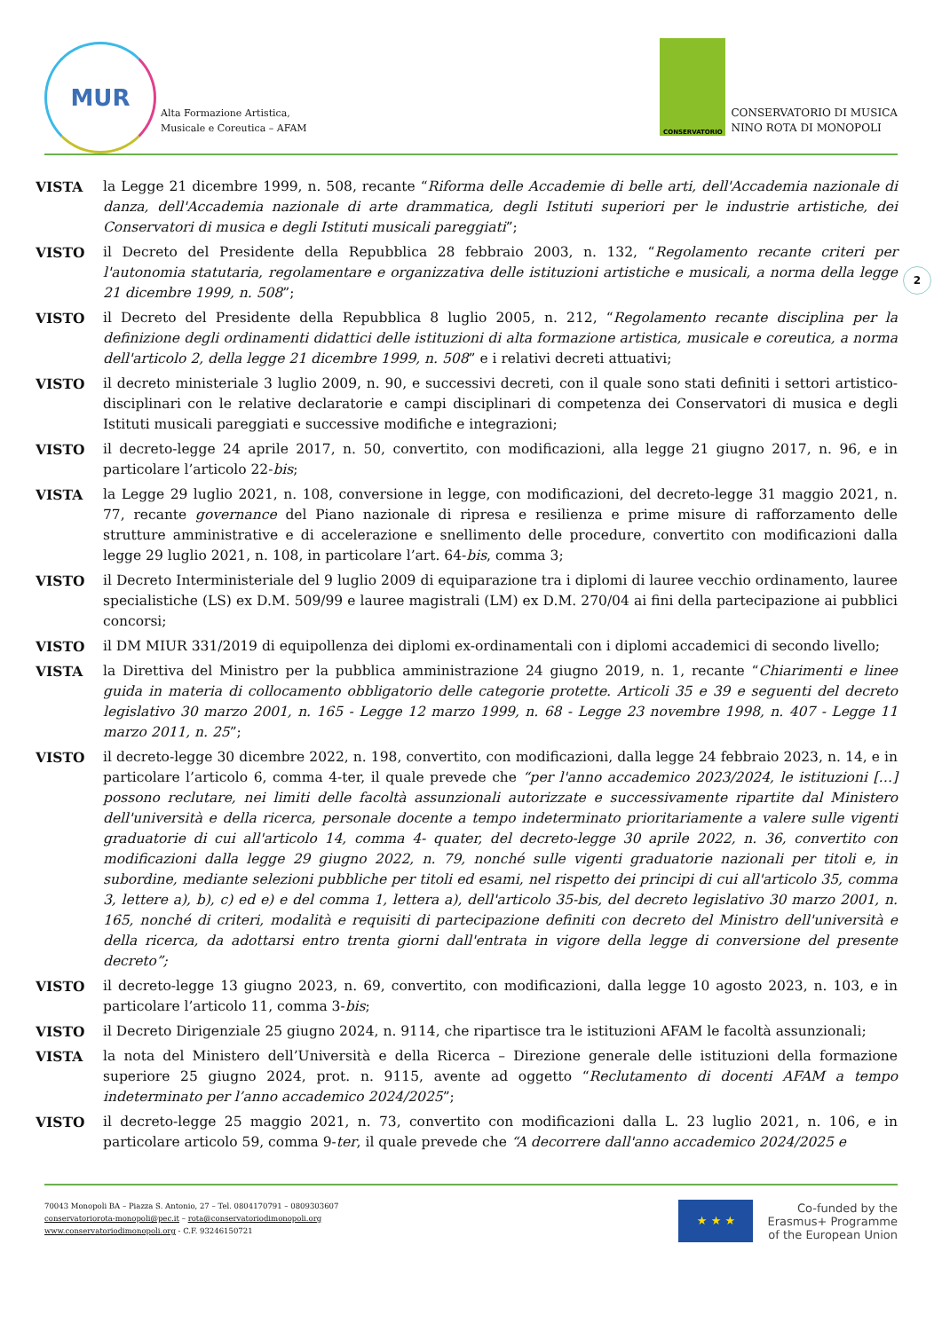MUR
Alta Formazione Artistica,
Musicale e Coreutica – AFAM
CONSERVATORIO
CONSERVATORIO DI MUSICA
NINO ROTA DI MONOPOLI
VISTA la Legge 21 dicembre 1999, n. 508, recante “Riforma delle Accademie di belle arti, dell'Accademia nazionale di danza, dell'Accademia nazionale di arte drammatica, degli Istituti superiori per le industrie artistiche, dei Conservatori di musica e degli Istituti musicali pareggiati”;
VISTO il Decreto del Presidente della Repubblica 28 febbraio 2003, n. 132, “Regolamento recante criteri per l'autonomia statutaria, regolamentare e organizzativa delle istituzioni artistiche e musicali, a norma della legge 21 dicembre 1999, n. 508”;
2
VISTO il Decreto del Presidente della Repubblica 8 luglio 2005, n. 212, “Regolamento recante disciplina per la definizione degli ordinamenti didattici delle istituzioni di alta formazione artistica, musicale e coreutica, a norma dell'articolo 2, della legge 21 dicembre 1999, n. 508” e i relativi decreti attuativi;
VISTO il decreto ministeriale 3 luglio 2009, n. 90, e successivi decreti, con il quale sono stati definiti i settori artistico- disciplinari con le relative declaratorie e campi disciplinari di competenza dei Conservatori di musica e degli Istituti musicali pareggiati e successive modifiche e integrazioni;
VISTO il decreto-legge 24 aprile 2017, n. 50, convertito, con modificazioni, alla legge 21 giugno 2017, n. 96, e in particolare l’articolo 22-bis;
VISTA la Legge 29 luglio 2021, n. 108, conversione in legge, con modificazioni, del decreto-legge 31 maggio 2021, n. 77, recante governance del Piano nazionale di ripresa e resilienza e prime misure di rafforzamento delle strutture amministrative e di accelerazione e snellimento delle procedure, convertito con modificazioni dalla legge 29 luglio 2021, n. 108, in particolare l’art. 64-bis, comma 3;
VISTO il Decreto Interministeriale del 9 luglio 2009 di equiparazione tra i diplomi di lauree vecchio ordinamento, lauree specialistiche (LS) ex D.M. 509/99 e lauree magistrali (LM) ex D.M. 270/04 ai fini della partecipazione ai pubblici concorsi;
VISTO il DM MIUR 331/2019 di equipollenza dei diplomi ex-ordinamentali con i diplomi accademici di secondo livello;
VISTA la Direttiva del Ministro per la pubblica amministrazione 24 giugno 2019, n. 1, recante “Chiarimenti e linee guida in materia di collocamento obbligatorio delle categorie protette. Articoli 35 e 39 e seguenti del decreto legislativo 30 marzo 2001, n. 165 - Legge 12 marzo 1999, n. 68 - Legge 23 novembre 1998, n. 407 - Legge 11 marzo 2011, n. 25”;
VISTO il decreto-legge 30 dicembre 2022, n. 198, convertito, con modificazioni, dalla legge 24 febbraio 2023, n. 14, e in particolare l’articolo 6, comma 4-ter, il quale prevede che “per l'anno accademico 2023/2024, le istituzioni […] possono reclutare, nei limiti delle facoltà assunzionali autorizzate e successivamente ripartite dal Ministero dell'università e della ricerca, personale docente a tempo indeterminato prioritariamente a valere sulle vigenti graduatorie di cui all'articolo 14, comma 4- quater, del decreto-legge 30 aprile 2022, n. 36, convertito con modificazioni dalla legge 29 giugno 2022, n. 79, nonché sulle vigenti graduatorie nazionali per titoli e, in subordine, mediante selezioni pubbliche per titoli ed esami, nel rispetto dei principi di cui all'articolo 35, comma 3, lettere a), b), c) ed e) e del comma 1, lettera a), dell'articolo 35-bis, del decreto legislativo 30 marzo 2001, n. 165, nonché di criteri, modalità e requisiti di partecipazione definiti con decreto del Ministro dell'università e della ricerca, da adottarsi entro trenta giorni dall'entrata in vigore della legge di conversione del presente decreto”;
VISTO il decreto-legge 13 giugno 2023, n. 69, convertito, con modificazioni, dalla legge 10 agosto 2023, n. 103, e in particolare l’articolo 11, comma 3-bis;
VISTO il Decreto Dirigenziale 25 giugno 2024, n. 9114, che ripartisce tra le istituzioni AFAM le facoltà assunzionali;
VISTA la nota del Ministero dell’Università e della Ricerca – Direzione generale delle istituzioni della formazione superiore 25 giugno 2024, prot. n. 9115, avente ad oggetto “Reclutamento di docenti AFAM a tempo indeterminato per l’anno accademico 2024/2025”;
VISTO il decreto-legge 25 maggio 2021, n. 73, convertito con modificazioni dalla L. 23 luglio 2021, n. 106, e in particolare articolo 59, comma 9-ter, il quale prevede che “A decorrere dall'anno accademico 2024/2025 e
70043 Monopoli BA – Piazza S. Antonio, 27 – Tel. 0804170791 – 0809303607
conservatoriorota-monopoli@pec.it – rota@conservatoriodimonopoli.org
www.conservatoriodimonopoli.org - C.F. 93246150721
★ ★ ★
Co-funded by the
Erasmus+ Programme
of the European Union